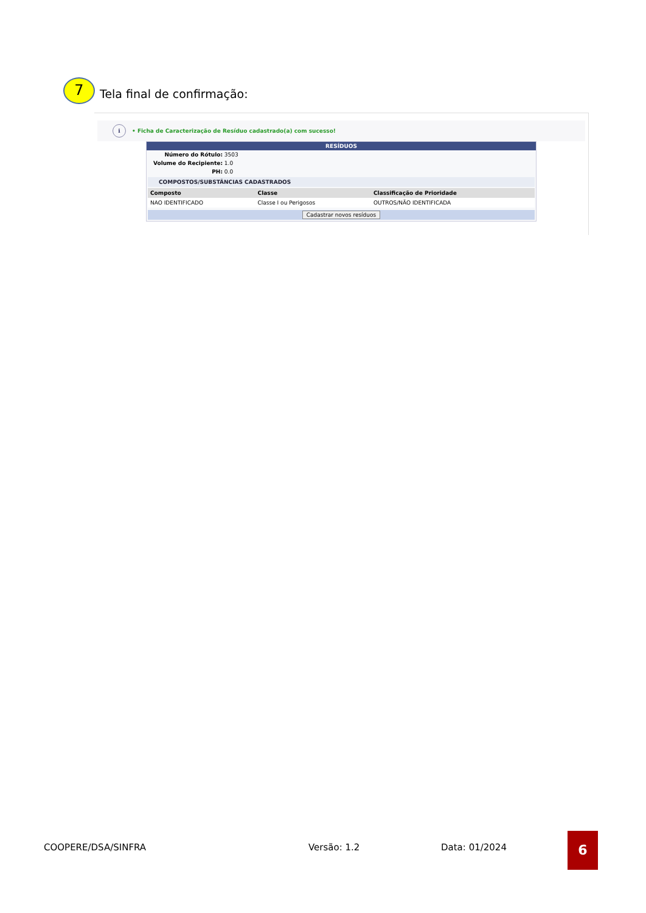7
Tela final de confirmação:
i
• Ficha de Caracterização de Resíduo cadastrado(a) com sucesso!
RESÍDUOS
Número do Rótulo: 3503
Volume do Recipiente: 1.0
PH: 0.0
COMPOSTOS/SUBSTÂNCIAS CADASTRADOS
| Composto | Classe | Classificação de Prioridade |
| --- | --- | --- |
| NAO IDENTIFICADO | Classe I ou Perigosos | OUTROS/NÃO IDENTIFICADA |
Cadastrar novos resíduos
COOPERE/DSA/SINFRA Versão: 1.2 Data: 01/2024
6